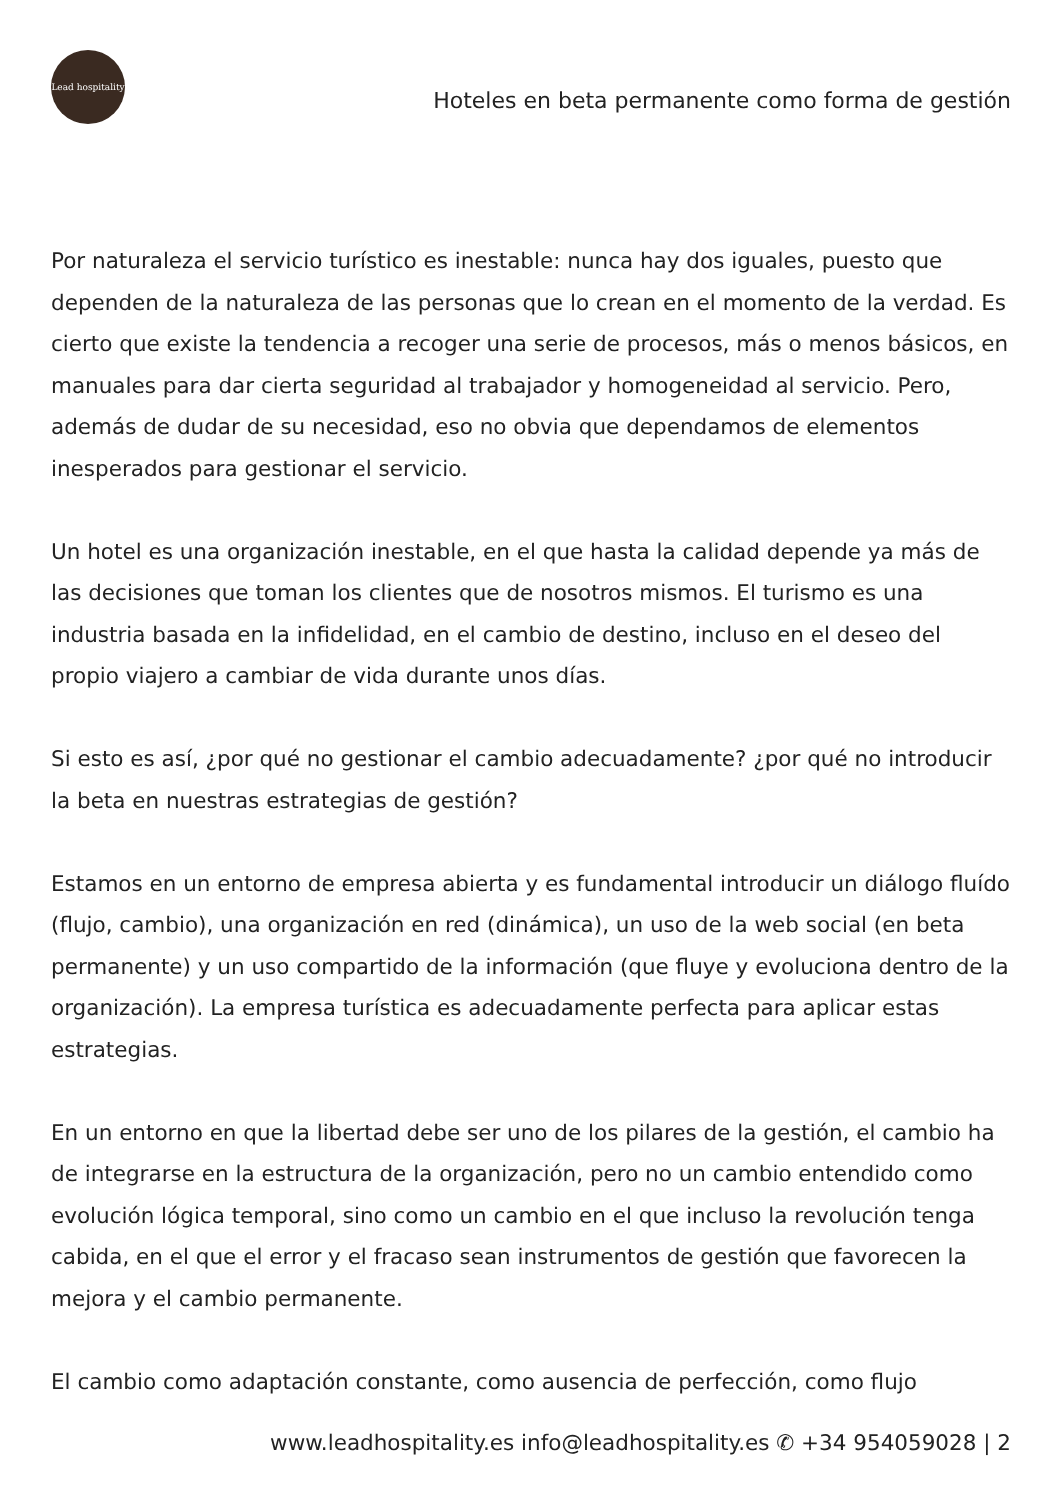Lead hospitality
Hoteles en beta permanente como forma de gestión
Por naturaleza el servicio turístico es inestable: nunca hay dos iguales, puesto que dependen de la naturaleza de las personas que lo crean en el momento de la verdad. Es cierto que existe la tendencia a recoger una serie de procesos, más o menos básicos, en manuales para dar cierta seguridad al trabajador y homogeneidad al servicio. Pero, además de dudar de su necesidad, eso no obvia que dependamos de elementos inesperados para gestionar el servicio.
Un hotel es una organización inestable, en el que hasta la calidad depende ya más de las decisiones que toman los clientes que de nosotros mismos. El turismo es una industria basada en la infidelidad, en el cambio de destino, incluso en el deseo del propio viajero a cambiar de vida durante unos días.
Si esto es así, ¿por qué no gestionar el cambio adecuadamente? ¿por qué no introducir la beta en nuestras estrategias de gestión?
Estamos en un entorno de empresa abierta y es fundamental introducir un diálogo fluído (flujo, cambio), una organización en red (dinámica), un uso de la web social (en beta permanente) y un uso compartido de la información (que fluye y evoluciona dentro de la organización). La empresa turística es adecuadamente perfecta para aplicar estas estrategias.
En un entorno en que la libertad debe ser uno de los pilares de la gestión, el cambio ha de integrarse en la estructura de la organización, pero no un cambio entendido como evolución lógica temporal, sino como un cambio en el que incluso la revolución tenga cabida, en el que el error y el fracaso sean instrumentos de gestión que favorecen la mejora y el cambio permanente.
El cambio como adaptación constante, como ausencia de perfección, como flujo
www.leadhospitality.es info@leadhospitality.es ✆ +34 954059028 | 2